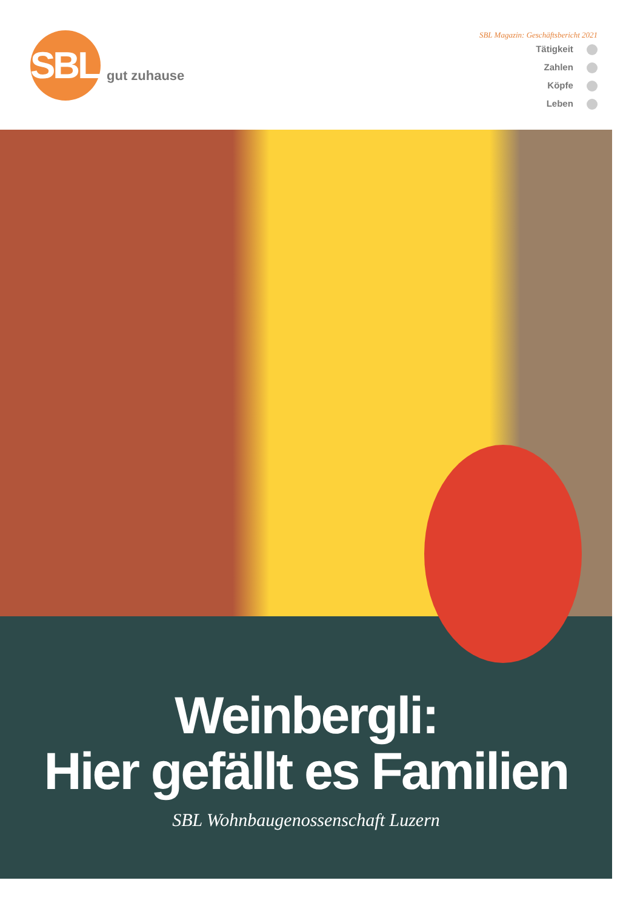SBL
gut zuhause
SBL Magazin: Geschäftsbericht 2021
Tätigkeit
Zahlen
Köpfe
Leben
Weinbergli:
Hier gefällt es Familien
SBL Wohnbaugenossenschaft Luzern